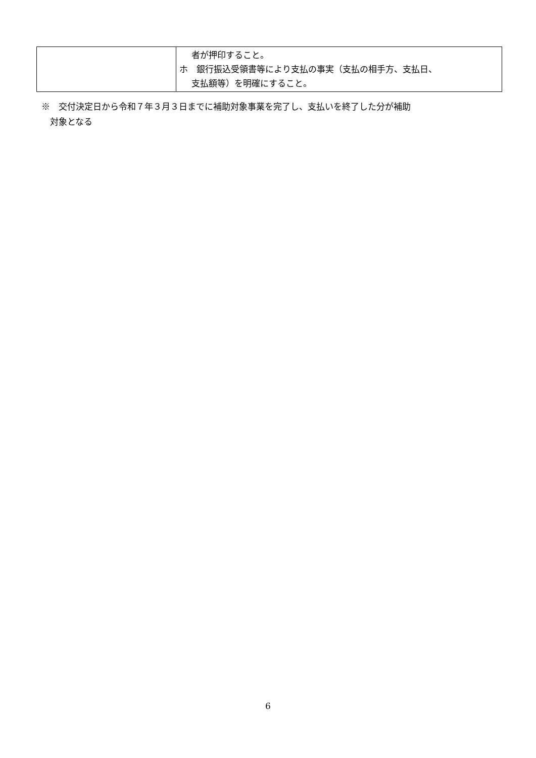| | 者が押印すること。 ホ 銀行振込受領書等により支払の事実（支払の相手方、支払日、 支払額等）を明確にすること。 |
※　交付決定日から令和７年３月３日までに補助対象事業を完了し、支払いを終了した分が補助
　対象となる
6